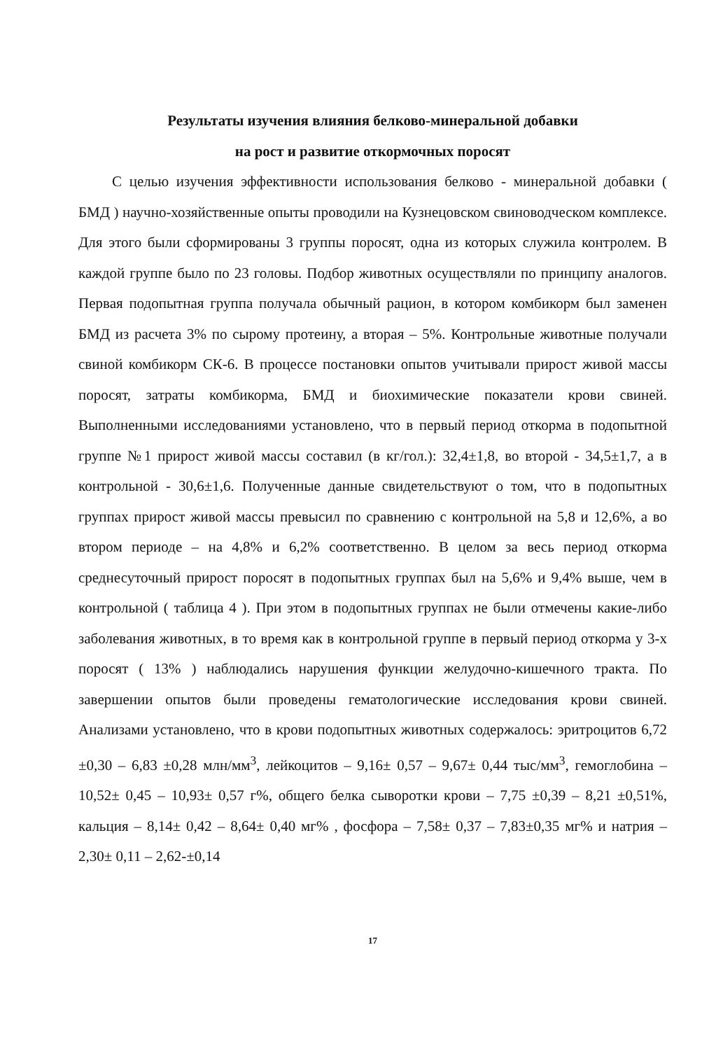Результаты изучения влияния белково-минеральной добавки
на рост и развитие откормочных поросят
С целью изучения эффективности использования белково - минеральной добавки ( БМД ) научно-хозяйственные опыты проводили на Кузнецовском свиноводческом комплексе. Для этого были сформированы 3 группы поросят, одна из которых служила контролем. В каждой группе было по 23 головы. Подбор животных осуществляли по принципу аналогов. Первая подопытная группа получала обычный рацион, в котором комбикорм был заменен БМД из расчета 3% по сырому протеину, а вторая – 5%. Контрольные животные получали свиной комбикорм СК-6. В процессе постановки опытов учитывали прирост живой массы поросят, затраты комбикорма, БМД и биохимические показатели крови свиней. Выполненными исследованиями установлено, что в первый период откорма в подопытной группе №1 прирост живой массы составил (в кг/гол.): 32,4±1,8, во второй - 34,5±1,7, а в контрольной - 30,6±1,6. Полученные данные свидетельствуют о том, что в подопытных группах прирост живой массы превысил по сравнению с контрольной на 5,8 и 12,6%, а во втором периоде – на 4,8% и 6,2% соответственно. В целом за весь период откорма среднесуточный прирост поросят в подопытных группах был на 5,6% и 9,4% выше, чем в контрольной ( таблица 4 ). При этом в подопытных группах не были отмечены какие-либо заболевания животных, в то время как в контрольной группе в первый период откорма у 3-х поросят ( 13% ) наблюдались нарушения функции желудочно-кишечного тракта. По завершении опытов были проведены гематологические исследования крови свиней. Анализами установлено, что в крови подопытных животных содержалось: эритроцитов 6,72 ±0,30 – 6,83 ±0,28 млн/мм<sup>3</sup>, лейкоцитов – 9,16± 0,57 – 9,67± 0,44 тыс/мм<sup>3</sup>, гемоглобина – 10,52± 0,45 – 10,93± 0,57 г%, общего белка сыворотки крови – 7,75 ±0,39 – 8,21 ±0,51%, кальция – 8,14± 0,42 – 8,64± 0,40 мг% , фосфора – 7,58± 0,37 – 7,83±0,35 мг% и натрия – 2,30± 0,11 – 2,62-±0,14
17